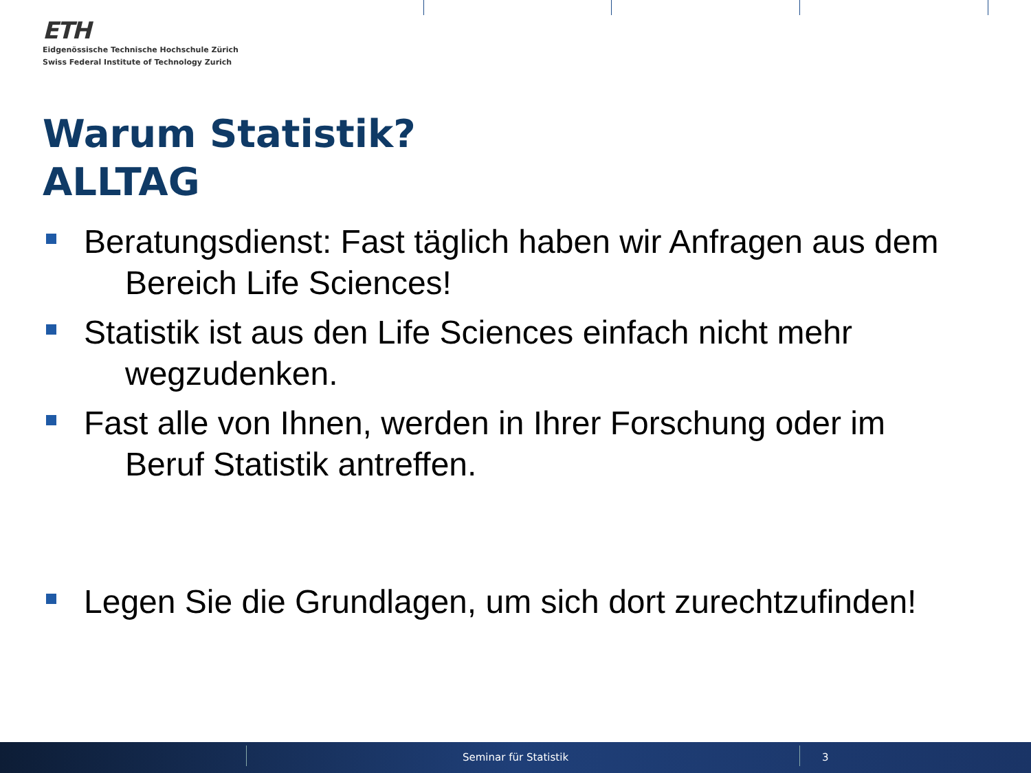ETH
Eidgenössische Technische Hochschule Zürich
Swiss Federal Institute of Technology Zurich
Warum Statistik?
ALLTAG
Beratungsdienst: Fast täglich haben wir Anfragen aus dem
Bereich Life Sciences!
Statistik ist aus den Life Sciences einfach nicht mehr
wegzudenken.
Fast alle von Ihnen, werden in Ihrer Forschung oder im
Beruf Statistik antreffen.
Legen Sie die Grundlagen, um sich dort zurechtzufinden!
Seminar für Statistik 3